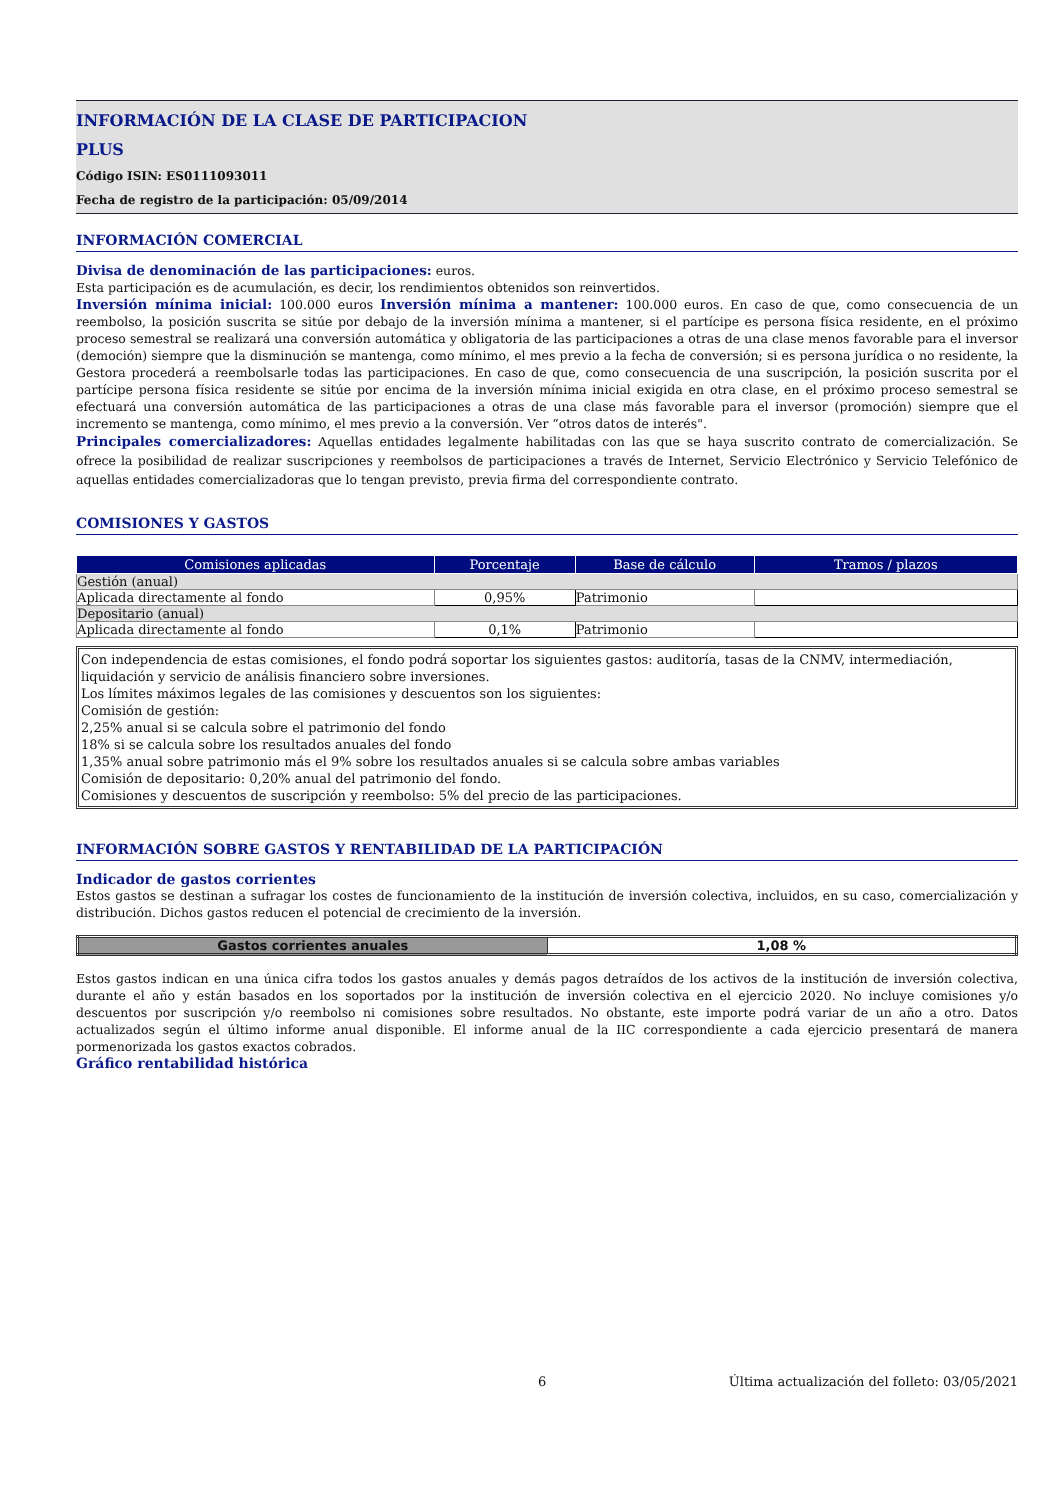INFORMACIÓN DE LA CLASE DE PARTICIPACION
PLUS
Código ISIN: ES0111093011
Fecha de registro de la participación: 05/09/2014
INFORMACIÓN COMERCIAL
Divisa de denominación de las participaciones: euros.
Esta participación es de acumulación, es decir, los rendimientos obtenidos son reinvertidos.
Inversión mínima inicial: 100.000 euros Inversión mínima a mantener: 100.000 euros. En caso de que, como consecuencia de un reembolso, la posición suscrita se sitúe por debajo de la inversión mínima a mantener, si el partícipe es persona física residente, en el próximo proceso semestral se realizará una conversión automática y obligatoria de las participaciones a otras de una clase menos favorable para el inversor (democión) siempre que la disminución se mantenga, como mínimo, el mes previo a la fecha de conversión; si es persona jurídica o no residente, la Gestora procederá a reembolsarle todas las participaciones. En caso de que, como consecuencia de una suscripción, la posición suscrita por el partícipe persona física residente se sitúe por encima de la inversión mínima inicial exigida en otra clase, en el próximo proceso semestral se efectuará una conversión automática de las participaciones a otras de una clase más favorable para el inversor (promoción) siempre que el incremento se mantenga, como mínimo, el mes previo a la conversión. Ver “otros datos de interés".
Principales comercializadores: Aquellas entidades legalmente habilitadas con las que se haya suscrito contrato de comercialización. Se ofrece la posibilidad de realizar suscripciones y reembolsos de participaciones a través de Internet, Servicio Electrónico y Servicio Telefónico de aquellas entidades comercializadoras que lo tengan previsto, previa firma del correspondiente contrato.
COMISIONES Y GASTOS
| Comisiones aplicadas | Porcentaje | Base de cálculo | Tramos / plazos |
| --- | --- | --- | --- |
| Gestión (anual) | | | |
| Aplicada directamente al fondo | 0,95% | Patrimonio | |
| Depositario (anual) | | | |
| Aplicada directamente al fondo | 0,1% | Patrimonio | |
Con independencia de estas comisiones, el fondo podrá soportar los siguientes gastos: auditoría, tasas de la CNMV, intermediación, liquidación y servicio de análisis financiero sobre inversiones.
Los límites máximos legales de las comisiones y descuentos son los siguientes:
Comisión de gestión:
2,25% anual si se calcula sobre el patrimonio del fondo
18% si se calcula sobre los resultados anuales del fondo
1,35% anual sobre patrimonio más el 9% sobre los resultados anuales si se calcula sobre ambas variables
Comisión de depositario: 0,20% anual del patrimonio del fondo.
Comisiones y descuentos de suscripción y reembolso: 5% del precio de las participaciones.
INFORMACIÓN SOBRE GASTOS Y RENTABILIDAD DE LA PARTICIPACIÓN
Indicador de gastos corrientes
Estos gastos se destinan a sufragar los costes de funcionamiento de la institución de inversión colectiva, incluidos, en su caso, comercialización y distribución. Dichos gastos reducen el potencial de crecimiento de la inversión.
| Gastos corrientes anuales | 1,08 % |
Estos gastos indican en una única cifra todos los gastos anuales y demás pagos detraídos de los activos de la institución de inversión colectiva, durante el año y están basados en los soportados por la institución de inversión colectiva en el ejercicio 2020. No incluye comisiones y/o descuentos por suscripción y/o reembolso ni comisiones sobre resultados. No obstante, este importe podrá variar de un año a otro. Datos actualizados según el último informe anual disponible. El informe anual de la IIC correspondiente a cada ejercicio presentará de manera pormenorizada los gastos exactos cobrados.
Gráfico rentabilidad histórica
6 Última actualización del folleto: 03/05/2021